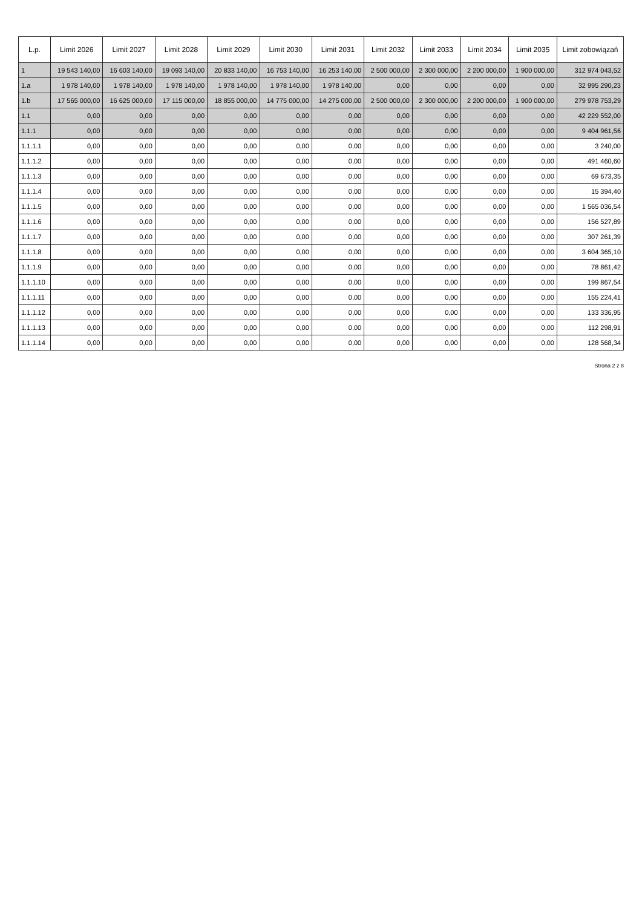| L.p. | Limit 2026 | Limit 2027 | Limit 2028 | Limit 2029 | Limit 2030 | Limit 2031 | Limit 2032 | Limit 2033 | Limit 2034 | Limit 2035 | Limit zobowiązań |
| --- | --- | --- | --- | --- | --- | --- | --- | --- | --- | --- | --- |
| 1 | 19 543 140,00 | 16 603 140,00 | 19 093 140,00 | 20 833 140,00 | 16 753 140,00 | 16 253 140,00 | 2 500 000,00 | 2 300 000,00 | 2 200 000,00 | 1 900 000,00 | 312 974 043,52 |
| 1.a | 1 978 140,00 | 1 978 140,00 | 1 978 140,00 | 1 978 140,00 | 1 978 140,00 | 1 978 140,00 | 0,00 | 0,00 | 0,00 | 0,00 | 32 995 290,23 |
| 1.b | 17 565 000,00 | 16 625 000,00 | 17 115 000,00 | 18 855 000,00 | 14 775 000,00 | 14 275 000,00 | 2 500 000,00 | 2 300 000,00 | 2 200 000,00 | 1 900 000,00 | 279 978 753,29 |
| 1.1 | 0,00 | 0,00 | 0,00 | 0,00 | 0,00 | 0,00 | 0,00 | 0,00 | 0,00 | 0,00 | 42 229 552,00 |
| 1.1.1 | 0,00 | 0,00 | 0,00 | 0,00 | 0,00 | 0,00 | 0,00 | 0,00 | 0,00 | 0,00 | 9 404 961,56 |
| 1.1.1.1 | 0,00 | 0,00 | 0,00 | 0,00 | 0,00 | 0,00 | 0,00 | 0,00 | 0,00 | 0,00 | 3 240,00 |
| 1.1.1.2 | 0,00 | 0,00 | 0,00 | 0,00 | 0,00 | 0,00 | 0,00 | 0,00 | 0,00 | 0,00 | 491 460,60 |
| 1.1.1.3 | 0,00 | 0,00 | 0,00 | 0,00 | 0,00 | 0,00 | 0,00 | 0,00 | 0,00 | 0,00 | 69 673,35 |
| 1.1.1.4 | 0,00 | 0,00 | 0,00 | 0,00 | 0,00 | 0,00 | 0,00 | 0,00 | 0,00 | 0,00 | 15 394,40 |
| 1.1.1.5 | 0,00 | 0,00 | 0,00 | 0,00 | 0,00 | 0,00 | 0,00 | 0,00 | 0,00 | 0,00 | 1 565 036,54 |
| 1.1.1.6 | 0,00 | 0,00 | 0,00 | 0,00 | 0,00 | 0,00 | 0,00 | 0,00 | 0,00 | 0,00 | 156 527,89 |
| 1.1.1.7 | 0,00 | 0,00 | 0,00 | 0,00 | 0,00 | 0,00 | 0,00 | 0,00 | 0,00 | 0,00 | 307 261,39 |
| 1.1.1.8 | 0,00 | 0,00 | 0,00 | 0,00 | 0,00 | 0,00 | 0,00 | 0,00 | 0,00 | 0,00 | 3 604 365,10 |
| 1.1.1.9 | 0,00 | 0,00 | 0,00 | 0,00 | 0,00 | 0,00 | 0,00 | 0,00 | 0,00 | 0,00 | 78 861,42 |
| 1.1.1.10 | 0,00 | 0,00 | 0,00 | 0,00 | 0,00 | 0,00 | 0,00 | 0,00 | 0,00 | 0,00 | 199 867,54 |
| 1.1.1.11 | 0,00 | 0,00 | 0,00 | 0,00 | 0,00 | 0,00 | 0,00 | 0,00 | 0,00 | 0,00 | 155 224,41 |
| 1.1.1.12 | 0,00 | 0,00 | 0,00 | 0,00 | 0,00 | 0,00 | 0,00 | 0,00 | 0,00 | 0,00 | 133 336,95 |
| 1.1.1.13 | 0,00 | 0,00 | 0,00 | 0,00 | 0,00 | 0,00 | 0,00 | 0,00 | 0,00 | 0,00 | 112 298,91 |
| 1.1.1.14 | 0,00 | 0,00 | 0,00 | 0,00 | 0,00 | 0,00 | 0,00 | 0,00 | 0,00 | 0,00 | 128 568,34 |
Strona 2 z 8